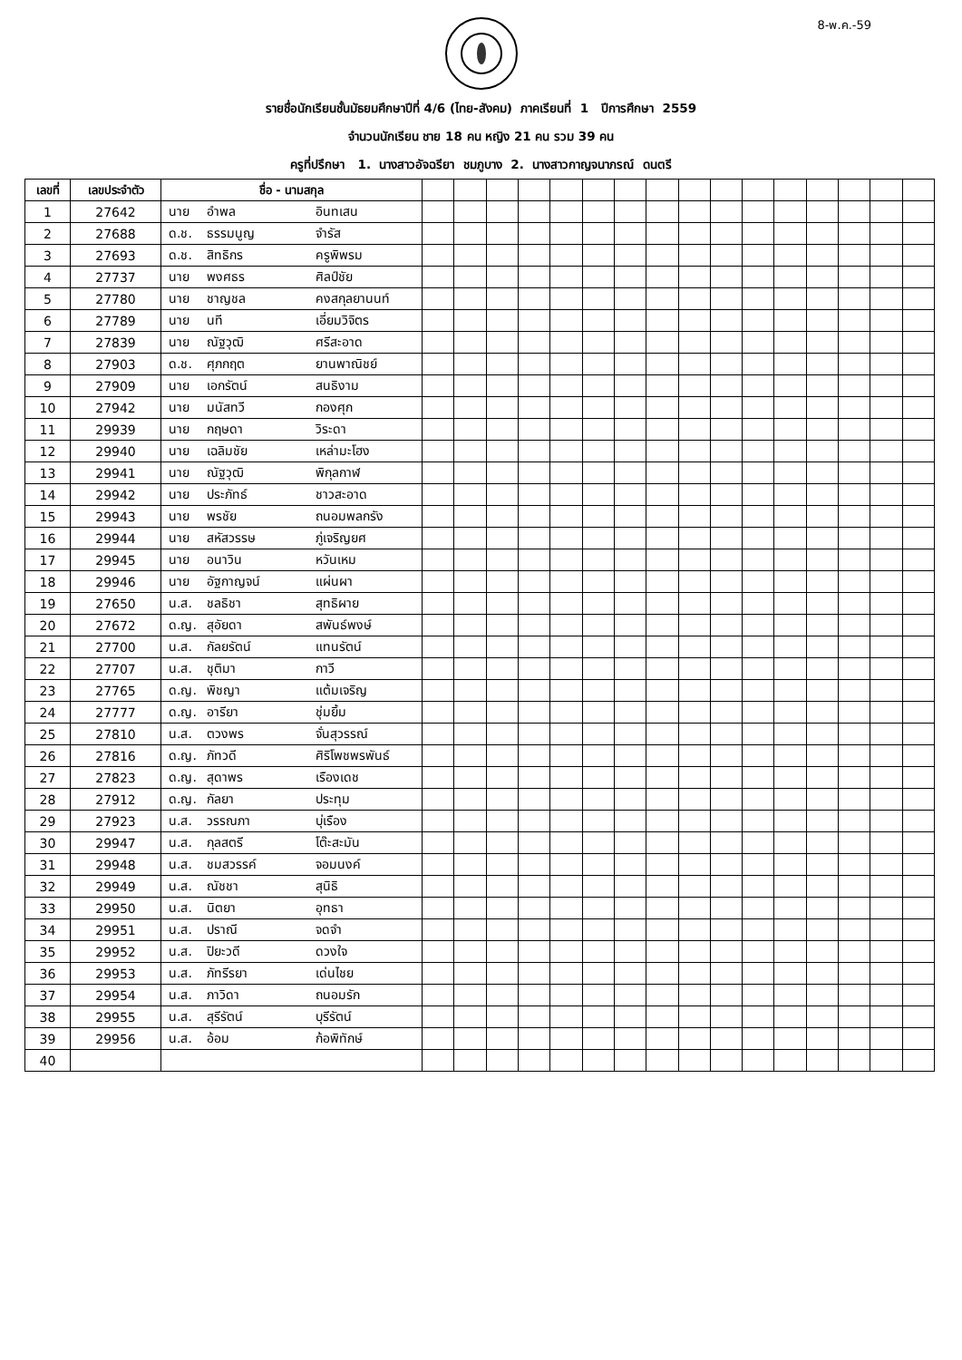8-พ.ค.-59
รายชื่อนักเรียนชั้นมัธยมศึกษาปีที่ 4/6 (ไทย-สังคม) ภาคเรียนที่ 1 ปีการศึกษา 2559
จำนวนนักเรียน ชาย 18 คน หญิง 21 คน รวม 39 คน
ครูที่ปรึกษา 1. นางสาวอัจฉรียา ชมภูบาง 2. นางสาวกาญจนาภรณ์ ดนตรี
| เลขที่ | เลขประจำตัว | ชื่อ - นามสกุล | | | | | | | | | | | | | | | | |
| --- | --- | --- | --- | --- | --- | --- | --- | --- | --- | --- | --- | --- | --- | --- | --- | --- | --- | --- |
| 1 | 27642 | นาย อำพล อินทเสน | | | | | | | | | | | | | | | | |
| 2 | 27688 | ด.ช. ธรรมนูญ จำรัส | | | | | | | | | | | | | | | | |
| 3 | 27693 | ด.ช. สิทธิกร ครูพิพรม | | | | | | | | | | | | | | | | |
| 4 | 27737 | นาย พงศธร ศิลป์ชัย | | | | | | | | | | | | | | | | |
| 5 | 27780 | นาย ชาญชล คงสกุลยานนท์ | | | | | | | | | | | | | | | | |
| 6 | 27789 | นาย นที เอี่ยมวิจิตร | | | | | | | | | | | | | | | | |
| 7 | 27839 | นาย ณัฐวุฒิ ศรีสะอาด | | | | | | | | | | | | | | | | |
| 8 | 27903 | ด.ช. ศุภกฤต ยานพาณิชย์ | | | | | | | | | | | | | | | | |
| 9 | 27909 | นาย เอกรัตน์ สนธิงาม | | | | | | | | | | | | | | | | |
| 10 | 27942 | นาย มนัสทวี กองศุก | | | | | | | | | | | | | | | | |
| 11 | 29939 | นาย กฤษดา วิระดา | | | | | | | | | | | | | | | | |
| 12 | 29940 | นาย เฉลิมชัย เหล่ามะโฮง | | | | | | | | | | | | | | | | |
| 13 | 29941 | นาย ณัฐวุฒิ พิกุลกาฬ | | | | | | | | | | | | | | | | |
| 14 | 29942 | นาย ประภัทธ์ ชาวสะอาด | | | | | | | | | | | | | | | | |
| 15 | 29943 | นาย พรชัย ถนอมพลกรัง | | | | | | | | | | | | | | | | |
| 16 | 29944 | นาย สหัสวรรษ ภู่เจริญยศ | | | | | | | | | | | | | | | | |
| 17 | 29945 | นาย อนาวิน หวันเหม | | | | | | | | | | | | | | | | |
| 18 | 29946 | นาย อัฐกาญจน์ แผ่นผา | | | | | | | | | | | | | | | | |
| 19 | 27650 | น.ส. ชลธิชา สุทธิผาย | | | | | | | | | | | | | | | | |
| 20 | 27672 | ด.ญ. สุอัยดา สพันธ์พงษ์ | | | | | | | | | | | | | | | | |
| 21 | 27700 | น.ส. กัลยรัตน์ แทนรัตน์ | | | | | | | | | | | | | | | | |
| 22 | 27707 | น.ส. ชุติมา กาวี | | | | | | | | | | | | | | | | |
| 23 | 27765 | ด.ญ. พิชญา แต้มเจริญ | | | | | | | | | | | | | | | | |
| 24 | 27777 | ด.ญ. อารียา ชุ่มยิ้ม | | | | | | | | | | | | | | | | |
| 25 | 27810 | น.ส. ตวงพร จั่นสุวรรณ์ | | | | | | | | | | | | | | | | |
| 26 | 27816 | ด.ญ. ภัทวดี ศิริโพชพรพันธ์ | | | | | | | | | | | | | | | | |
| 27 | 27823 | ด.ญ. สุดาพร เรืองเดช | | | | | | | | | | | | | | | | |
| 28 | 27912 | ด.ญ. กัลยา ประทุม | | | | | | | | | | | | | | | | |
| 29 | 27923 | น.ส. วรรณภา บุ่เรือง | | | | | | | | | | | | | | | | |
| 30 | 29947 | น.ส. กุลสตรี โต๊ะสะมัน | | | | | | | | | | | | | | | | |
| 31 | 29948 | น.ส. ชมสวรรค์ จอมนงค์ | | | | | | | | | | | | | | | | |
| 32 | 29949 | น.ส. ณัชชา สุนิธิ | | | | | | | | | | | | | | | | |
| 33 | 29950 | น.ส. นิตยา อุทธา | | | | | | | | | | | | | | | | |
| 34 | 29951 | น.ส. ปราณี จดจำ | | | | | | | | | | | | | | | | |
| 35 | 29952 | น.ส. ปิยะวดี ดวงใจ | | | | | | | | | | | | | | | | |
| 36 | 29953 | น.ส. ภัทรีรยา เด่นไชย | | | | | | | | | | | | | | | | |
| 37 | 29954 | น.ส. ภาวิดา ถนอมรัก | | | | | | | | | | | | | | | | |
| 38 | 29955 | น.ส. สุรีรัตน์ บุรีรัตน์ | | | | | | | | | | | | | | | | |
| 39 | 29956 | น.ส. อ้อม ก้อพิทักษ์ | | | | | | | | | | | | | | | | |
| 40 | | | | | | | | | | | | | | | | | | |